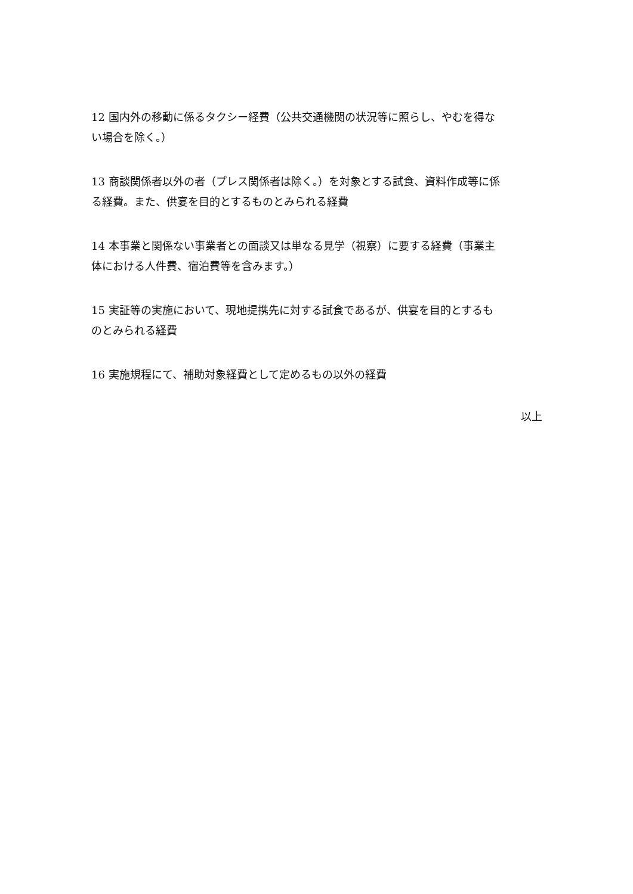12 国内外の移動に係るタクシー経費（公共交通機関の状況等に照らし、やむを得ない場合を除く。）
13 商談関係者以外の者（プレス関係者は除く。）を対象とする試食、資料作成等に係る経費。また、供宴を目的とするものとみられる経費
14 本事業と関係ない事業者との面談又は単なる見学（視察）に要する経費（事業主体における人件費、宿泊費等を含みます。）
15 実証等の実施において、現地提携先に対する試食であるが、供宴を目的とするものとみられる経費
16 実施規程にて、補助対象経費として定めるもの以外の経費
以上